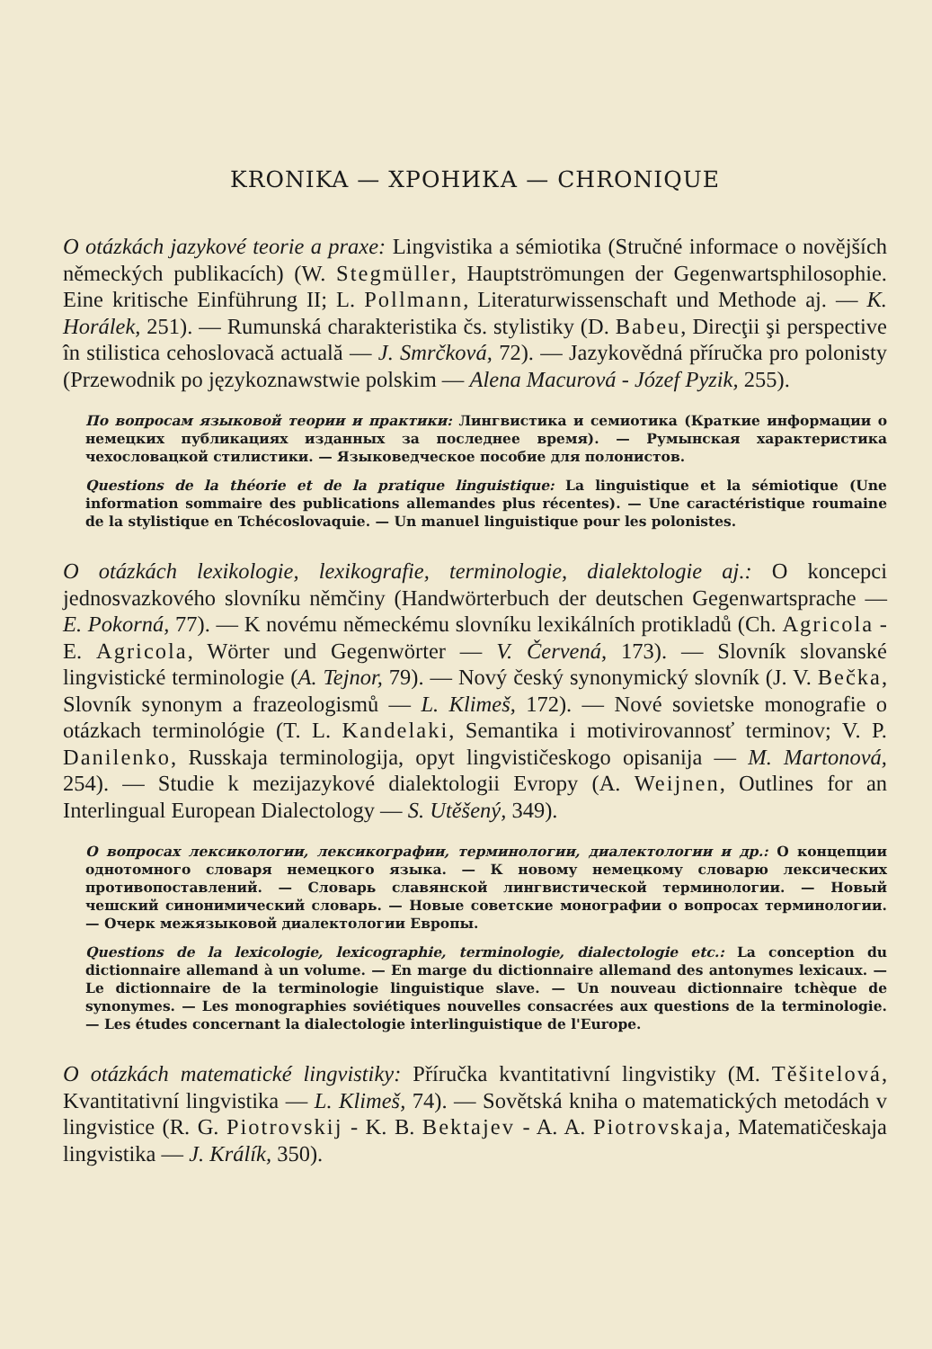KRONIKA — ХРОНИКА — CHRONIQUE
O otázkách jazykové teorie a praxe: Lingvistika a sémiotika (Stručné informace o novějších německých publikacích) (W. Stegmüller, Hauptströmungen der Gegenwartsphilosophie. Eine kritische Einführung II; L. Pollmann, Literaturwissenschaft und Methode aj. — K. Horálek, 251). — Rumunská charakteristika čs. stylistiky (D. Babeu, Direcţii şi perspective în stilistica cehoslovacă actuală — J. Smrčková, 72). — Jazykovědná příručka pro polonisty (Przewodnik po językoznawstwie polskim — Alena Macurová - Józef Pyzik, 255).
По вопросам языковой теории и практики: Лингвистика и семиотика (Краткие информации о немецких публикациях изданных за последнее время). — Румынская характеристика чехословацкой стилистики. — Языковедческое пособие для полонистов.
Questions de la théorie et de la pratique linguistique: La linguistique et la sémiotique (Une information sommaire des publications allemandes plus récentes). — Une caractéristique roumaine de la stylistique en Tchécoslovaquie. — Un manuel linguistique pour les polonistes.
O otázkách lexikologie, lexikografie, terminologie, dialektologie aj.: O koncepci jednosvazkového slovníku němčiny (Handwörterbuch der deutschen Gegenwartsprache — E. Pokorná, 77). — K novému německému slovníku lexikálních protikladů (Ch. Agricola - E. Agricola, Wörter und Gegenwörter — V. Červená, 173). — Slovník slovanské lingvistické terminologie (A. Tejnor, 79). — Nový český synonymický slovník (J. V. Bečka, Slovník synonym a frazeologismů — L. Klimeš, 172). — Nové sovietske monografie o otázkach terminológie (T. L. Kandelaki, Semantika i motivirovannosť terminov; V. P. Danilenko, Russkaja terminologija, opyt lingvističeskogo opisanija — M. Martonová, 254). — Studie k mezijazykové dialektologii Evropy (A. Weijnen, Outlines for an Interlingual European Dialectology — S. Utěšený, 349).
О вопросах лексикологии, лексикографии, терминологии, диалектологии и др.: О концепции однотомного словаря немецкого языка. — К новому немецкому словарю лексических противопоставлений. — Словарь славянской лингвистической терминологии. — Новый чешский синонимический словарь. — Новые советские монографии о вопросах терминологии. — Очерк межязыковой диалектологии Европы.
Questions de la lexicologie, lexicographie, terminologie, dialectologie etc.: La conception du dictionnaire allemand à un volume. — En marge du dictionnaire allemand des antonymes lexicaux. — Le dictionnaire de la terminologie linguistique slave. — Un nouveau dictionnaire tchèque de synonymes. — Les monographies soviétiques nouvelles consacrées aux questions de la terminologie. — Les études concernant la dialectologie interlinguistique de l'Europe.
O otázkách matematické lingvistiky: Příručka kvantitativní lingvistiky (M. Těšitelová, Kvantitativní lingvistika — L. Klimeš, 74). — Sovětská kniha o matematických metodách v lingvistice (R. G. Piotrovskij - K. B. Bektajev - A. A. Piotrovskaja, Matematičeskaja lingvistika — J. Králík, 350).